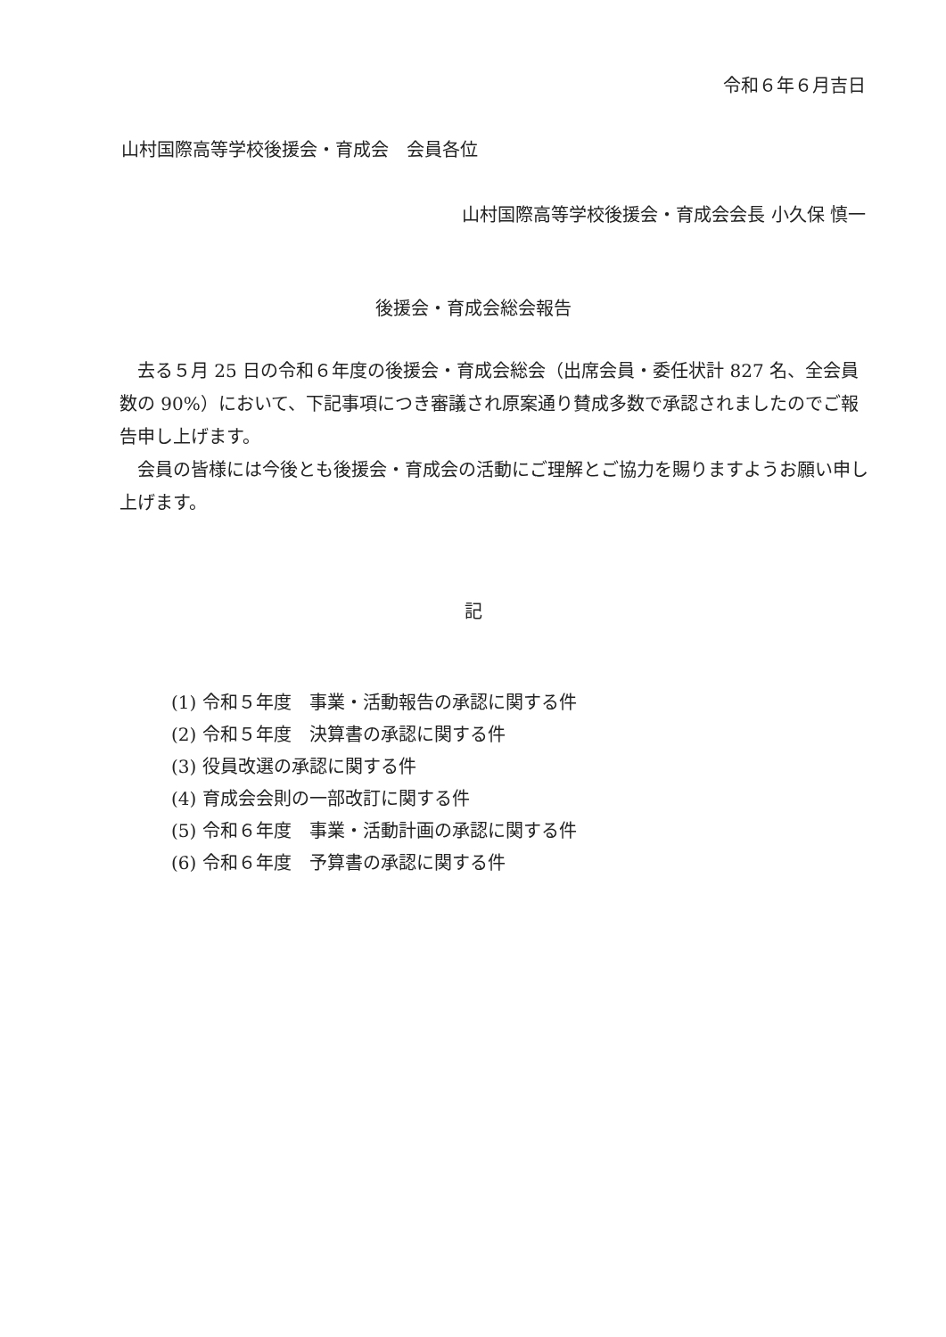令和６年６月吉日
山村国際高等学校後援会・育成会　会員各位
山村国際高等学校後援会・育成会会長 小久保 慎一
後援会・育成会総会報告
去る５月 25 日の令和６年度の後援会・育成会総会（出席会員・委任状計 827 名、全会員数の 90%）において、下記事項につき審議され原案通り賛成多数で承認されましたのでご報告申し上げます。
会員の皆様には今後とも後援会・育成会の活動にご理解とご協力を賜りますようお願い申し上げます。
記
(1) 令和５年度　事業・活動報告の承認に関する件
(2) 令和５年度　決算書の承認に関する件
(3) 役員改選の承認に関する件
(4) 育成会会則の一部改訂に関する件
(5) 令和６年度　事業・活動計画の承認に関する件
(6) 令和６年度　予算書の承認に関する件